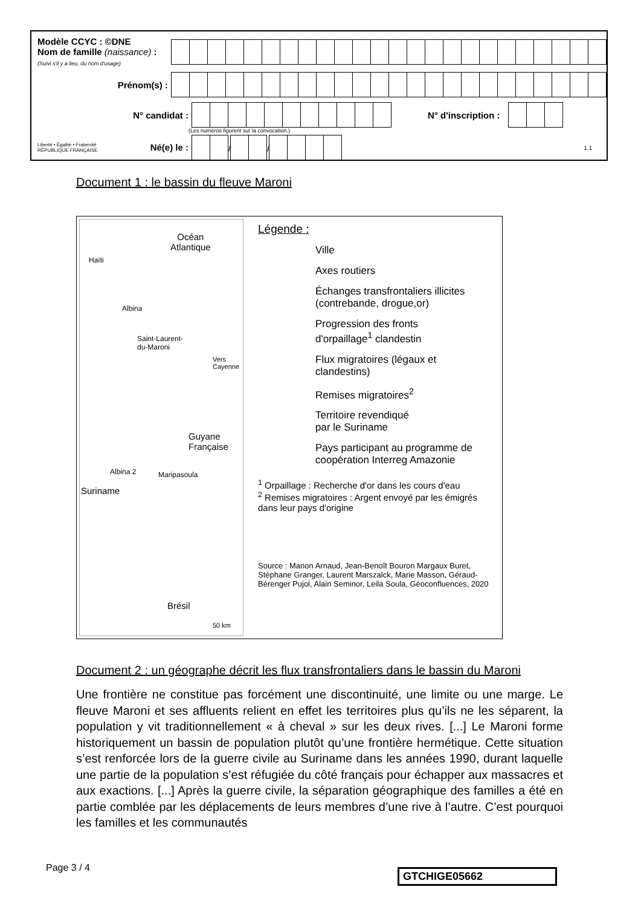Modèle CCYC : ©DNE
Nom de famille (naissance) :
(Suivi s'il y a lieu, du nom d'usage)
Prénom(s) :
N° candidat : N° d'inscription :
(Les numéros figurent sur la convocation.)
Liberté • Égalité • Fraternité
RÉPUBLIQUE FRANÇAISE Né(e) le :
/
/
1.1
Document 1 : le bassin du fleuve Maroni
Océan
Atlantique
Haïti
Albina
Saint-Laurent-
du-Maroni
Vers
Cayenne
Guyane
Française
Albina 2 Maripasoula
Suriname
Brésil
50 km
Légende :
Ville
Axes routiers
Échanges transfrontaliers illicites
(contrebande, drogue,or)
Progression des fronts
d'orpaillage<sup>1</sup> clandestin
Flux migratoires (légaux et
clandestins)
Remises migratoires<sup>2</sup>
Territoire revendiqué
par le Suriname
Pays participant au programme de
coopération Interreg Amazonie
<sup>1</sup> Orpaillage : Recherche d'or dans les cours d'eau
<sup>2</sup> Remises migratoires : Argent envoyé par les émigrés dans leur pays d'origine
Source : Manon Arnaud, Jean-Benoît Bouron Margaux Buret, Stéphane Granger, Laurent Marszalck, Marie Masson, Géraud-Bérenger Pujol, Alain Seminor, Leila Soula, Géoconfluences, 2020
Document 2 : un géographe décrit les flux transfrontaliers dans le bassin du Maroni
Une frontière ne constitue pas forcément une discontinuité, une limite ou une marge. Le fleuve Maroni et ses affluents relient en effet les territoires plus qu’ils ne les séparent, la population y vit traditionnellement « à cheval » sur les deux rives. [...] Le Maroni forme historiquement un bassin de population plutôt qu’une frontière hermétique. Cette situation s’est renforcée lors de la guerre civile au Suriname dans les années 1990, durant laquelle une partie de la population s’est réfugiée du côté français pour échapper aux massacres et aux exactions. [...] Après la guerre civile, la séparation géographique des familles a été en partie comblée par les déplacements de leurs membres d’une rive à l’autre. C’est pourquoi les familles et les communautés
Page 3 / 4 GTCHIGE05662